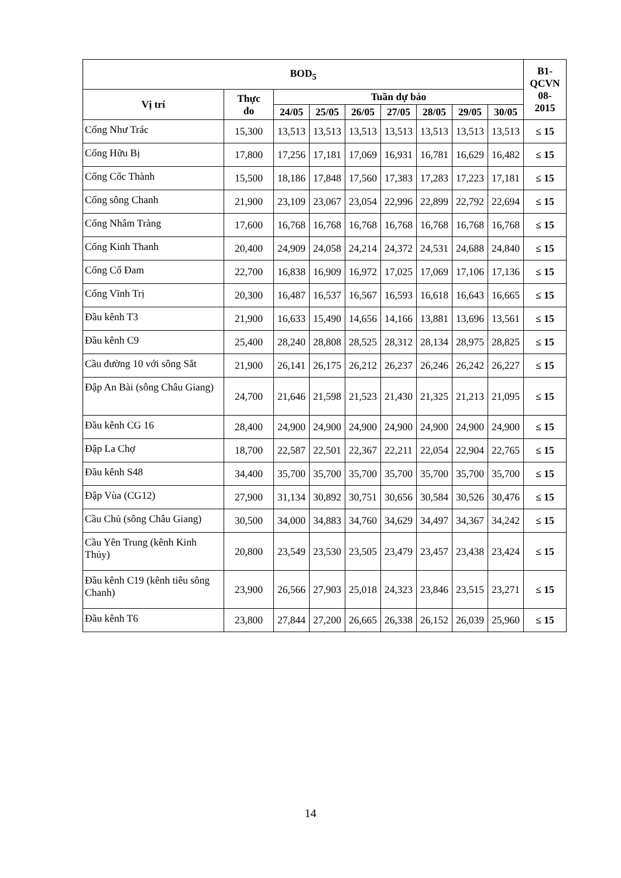| BOD<sub>5</sub> | | | | | | | | | B1- QCVN 08- 2015 |
| --- | --- | --- | --- | --- | --- | --- | --- | --- | --- |
| Vị trí | Thực đo | Tuần dự báo | | | | | | | |
| | | 24/05 | 25/05 | 26/05 | 27/05 | 28/05 | 29/05 | 30/05 | |
| Cống Như Trác | 15,300 | 13,513 | 13,513 | 13,513 | 13,513 | 13,513 | 13,513 | 13,513 | ≤ 15 |
| Cống Hữu Bị | 17,800 | 17,256 | 17,181 | 17,069 | 16,931 | 16,781 | 16,629 | 16,482 | ≤ 15 |
| Cống Cốc Thành | 15,500 | 18,186 | 17,848 | 17,560 | 17,383 | 17,283 | 17,223 | 17,181 | ≤ 15 |
| Cống sông Chanh | 21,900 | 23,109 | 23,067 | 23,054 | 22,996 | 22,899 | 22,792 | 22,694 | ≤ 15 |
| Cống Nhâm Tràng | 17,600 | 16,768 | 16,768 | 16,768 | 16,768 | 16,768 | 16,768 | 16,768 | ≤ 15 |
| Cống Kinh Thanh | 20,400 | 24,909 | 24,058 | 24,214 | 24,372 | 24,531 | 24,688 | 24,840 | ≤ 15 |
| Cống Cổ Đam | 22,700 | 16,838 | 16,909 | 16,972 | 17,025 | 17,069 | 17,106 | 17,136 | ≤ 15 |
| Cống Vĩnh Trị | 20,300 | 16,487 | 16,537 | 16,567 | 16,593 | 16,618 | 16,643 | 16,665 | ≤ 15 |
| Đầu kênh T3 | 21,900 | 16,633 | 15,490 | 14,656 | 14,166 | 13,881 | 13,696 | 13,561 | ≤ 15 |
| Đầu kênh C9 | 25,400 | 28,240 | 28,808 | 28,525 | 28,312 | 28,134 | 28,975 | 28,825 | ≤ 15 |
| Cầu đường 10 với sông Sắt | 21,900 | 26,141 | 26,175 | 26,212 | 26,237 | 26,246 | 26,242 | 26,227 | ≤ 15 |
| Đập An Bài (sông Châu Giang) | 24,700 | 21,646 | 21,598 | 21,523 | 21,430 | 21,325 | 21,213 | 21,095 | ≤ 15 |
| Đầu kênh CG 16 | 28,400 | 24,900 | 24,900 | 24,900 | 24,900 | 24,900 | 24,900 | 24,900 | ≤ 15 |
| Đập La Chợ | 18,700 | 22,587 | 22,501 | 22,367 | 22,211 | 22,054 | 22,904 | 22,765 | ≤ 15 |
| Đầu kênh S48 | 34,400 | 35,700 | 35,700 | 35,700 | 35,700 | 35,700 | 35,700 | 35,700 | ≤ 15 |
| Đập Vùa (CG12) | 27,900 | 31,134 | 30,892 | 30,751 | 30,656 | 30,584 | 30,526 | 30,476 | ≤ 15 |
| Cầu Chủ (sông Châu Giang) | 30,500 | 34,000 | 34,883 | 34,760 | 34,629 | 34,497 | 34,367 | 34,242 | ≤ 15 |
| Cầu Yên Trung (kênh Kinh Thủy) | 20,800 | 23,549 | 23,530 | 23,505 | 23,479 | 23,457 | 23,438 | 23,424 | ≤ 15 |
| Đầu kênh C19 (kênh tiêu sông Chanh) | 23,900 | 26,566 | 27,903 | 25,018 | 24,323 | 23,846 | 23,515 | 23,271 | ≤ 15 |
| Đầu kênh T6 | 23,800 | 27,844 | 27,200 | 26,665 | 26,338 | 26,152 | 26,039 | 25,960 | ≤ 15 |
14